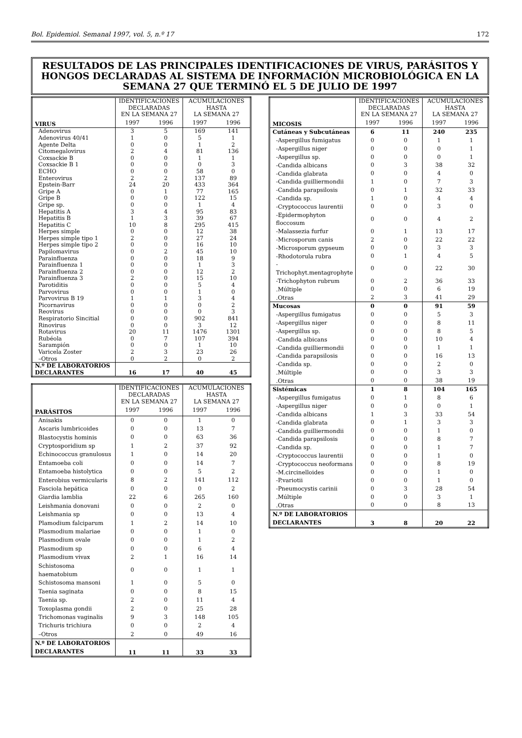Bol. Epidemiol. Semanal 1997, vol. 5, n.º 17 172
RESULTADOS DE LAS PRINCIPALES IDENTIFICACIONES DE VIRUS, PARÁSITOS Y HONGOS DECLARADAS AL SISTEMA DE INFORMACIÓN MICROBIOLÓGICA EN LA SEMANA 27 QUE TERMINÓ EL 5 DE JULIO DE 1997
| | IDENTIFICACIONES DECLARADAS EN LA SEMANA 27 | | ACUMULACIONES HASTA LA SEMANA 27 | |
| --- | --- | --- | --- | --- |
| VIRUS | 1997 | 1996 | 1997 | 1996 |
| Adenovirus | 3 | 5 | 169 | 141 |
| Adenovirus 40/41 | 1 | 0 | 5 | 1 |
| Agente Delta | 0 | 0 | 1 | 2 |
| Citomegalovirus | 2 | 4 | 81 | 136 |
| Coxsackie B | 0 | 0 | 1 | 1 |
| Coxsackie B 1 | 0 | 0 | 0 | 3 |
| ECHO | 0 | 0 | 58 | 0 |
| Enterovirus | 2 | 2 | 137 | 89 |
| Epstein-Barr | 24 | 20 | 433 | 364 |
| Gripe A | 0 | 1 | 77 | 165 |
| Gripe B | 0 | 0 | 122 | 15 |
| Gripe sp. | 0 | 0 | 1 | 4 |
| Hepatitis A | 3 | 4 | 95 | 83 |
| Hepatitis B | 1 | 3 | 39 | 67 |
| Hepatitis C | 10 | 8 | 295 | 415 |
| Herpes simple | 0 | 0 | 12 | 38 |
| Herpes simple tipo 1 | 2 | 0 | 27 | 24 |
| Herpes simple tipo 2 | 0 | 0 | 16 | 10 |
| Papilomavirus | 0 | 2 | 45 | 10 |
| Parainfluenza | 0 | 0 | 18 | 9 |
| Parainfluenza 1 | 0 | 0 | 1 | 3 |
| Parainfluenza 2 | 0 | 0 | 12 | 2 |
| Parainfluenza 3 | 2 | 0 | 15 | 10 |
| Parotiditis | 0 | 0 | 5 | 4 |
| Parvovirus | 0 | 0 | 1 | 0 |
| Parvovirus B 19 | 1 | 1 | 3 | 4 |
| Picornavirus | 0 | 0 | 0 | 2 |
| Reovirus | 0 | 0 | 0 | 3 |
| Respiratorio Sincitial | 0 | 0 | 902 | 841 |
| Rinovirus | 0 | 0 | 3 | 12 |
| Rotavirus | 20 | 11 | 1476 | 1301 |
| Rubéola | 0 | 7 | 107 | 394 |
| Sarampión | 0 | 0 | 1 | 10 |
| Varicela Zoster | 2 | 3 | 23 | 26 |
| –Otros | 0 | 2 | 0 | 2 |
| N.º DE LABORATORIOS DECLARANTES | 16 | 17 | 40 | 45 |
| | IDENTIFICACIONES DECLARADAS EN LA SEMANA 27 | | ACUMULACIONES HASTA LA SEMANA 27 | |
| --- | --- | --- | --- | --- |
| PARÁSITOS | 1997 | 1996 | 1997 | 1996 |
| Anisakis | 0 | 0 | 1 | 0 |
| Ascaris lumbricoides | 0 | 0 | 13 | 7 |
| Blastocystis hominis | 0 | 0 | 63 | 36 |
| Cryptosporidium sp | 1 | 2 | 37 | 92 |
| Echinococcus granulosus | 1 | 0 | 14 | 20 |
| Entamoeba coli | 0 | 0 | 14 | 7 |
| Entamoeba histolytica | 0 | 0 | 5 | 2 |
| Enterobius vermicularis | 8 | 2 | 141 | 112 |
| Fasciola hepática | 0 | 0 | 0 | 2 |
| Giardia lamblia | 22 | 6 | 265 | 160 |
| Leishmania donovani | 0 | 0 | 2 | 0 |
| Leishmania sp | 0 | 0 | 13 | 4 |
| Plamodium falciparum | 1 | 2 | 14 | 10 |
| Plasmodium malariae | 0 | 0 | 1 | 0 |
| Plasmodium ovale | 0 | 0 | 1 | 2 |
| Plasmodium sp | 0 | 0 | 6 | 4 |
| Plasmodium vivax | 2 | 1 | 16 | 14 |
| Schistosoma haematobium | 0 | 0 | 1 | 1 |
| Schistosoma mansoni | 1 | 0 | 5 | 0 |
| Taenia saginata | 0 | 0 | 8 | 15 |
| Taenia sp. | 2 | 0 | 11 | 4 |
| Toxoplasma gondii | 2 | 0 | 25 | 28 |
| Trichomonas vaginalis | 9 | 3 | 148 | 105 |
| Trichuris trichiura | 0 | 0 | 2 | 4 |
| –Otros | 2 | 0 | 49 | 16 |
| N.º DE LABORATORIOS DECLARANTES | 11 | 11 | 33 | 33 |
| | IDENTIFICACIONES DECLARADAS EN LA SEMANA 27 | | ACUMULACIONES HASTA LA SEMANA 27 | |
| --- | --- | --- | --- | --- |
| MICOSIS | 1997 | 1996 | 1997 | 1996 |
| Cutáneas y Subcutáneas | 6 | 11 | 240 | 235 |
| -Aspergillus fumigatus | 0 | 0 | 1 | 1 |
| -Aspergillus niger | 0 | 0 | 0 | 1 |
| -Aspergillus sp. | 0 | 0 | 0 | 1 |
| -Candida albicans | 0 | 3 | 38 | 32 |
| -Candida glabrata | 0 | 0 | 4 | 0 |
| -Candida guilliermondii | 1 | 0 | 7 | 3 |
| -Candida parapsilosis | 0 | 1 | 32 | 33 |
| -Candida sp. | 1 | 0 | 4 | 4 |
| -Cryptococcus laurentii | 0 | 0 | 3 | 0 |
| -Epidermophyton floccosum | 0 | 0 | 4 | 2 |
| -Malassezia furfur | 0 | 1 | 13 | 17 |
| -Microsporum canis | 2 | 0 | 22 | 22 |
| -Microsporum gypseum | 0 | 0 | 3 | 3 |
| -Rhodotorula rubra | 0 | 1 | 4 | 5 |
| -Trichophyt.mentagrophyte | 0 | 0 | 22 | 30 |
| -Trichophyton rubrum | 0 | 2 | 36 | 33 |
| .Múltiple | 0 | 0 | 6 | 19 |
| .Otras | 2 | 3 | 41 | 29 |
| Mucosas | 0 | 0 | 91 | 59 |
| -Aspergillus fumigatus | 0 | 0 | 5 | 3 |
| -Aspergillus niger | 0 | 0 | 8 | 11 |
| -Aspergillus sp. | 0 | 0 | 8 | 5 |
| -Candida albicans | 0 | 0 | 10 | 4 |
| -Candida guilliermondii | 0 | 0 | 1 | 1 |
| -Candida parapsilosis | 0 | 0 | 16 | 13 |
| -Candida sp. | 0 | 0 | 2 | 0 |
| .Múltiple | 0 | 0 | 3 | 3 |
| .Otras | 0 | 0 | 38 | 19 |
| Sistémicas | 1 | 8 | 104 | 165 |
| -Aspergillus fumigatus | 0 | 1 | 8 | 6 |
| -Aspergillus niger | 0 | 0 | 0 | 1 |
| -Candida albicans | 1 | 3 | 33 | 54 |
| -Candida glabrata | 0 | 1 | 3 | 3 |
| -Candida guilliermondii | 0 | 0 | 1 | 0 |
| -Candida parapsilosis | 0 | 0 | 8 | 7 |
| -Candida sp. | 0 | 0 | 1 | 7 |
| -Cryptococcus laurentii | 0 | 0 | 1 | 0 |
| -Cryptococcus neoformans | 0 | 0 | 8 | 19 |
| -M.circinelloides | 0 | 0 | 1 | 0 |
| -P.variotii | 0 | 0 | 1 | 0 |
| -Pneumocystis carinii | 0 | 3 | 28 | 54 |
| .Múltiple | 0 | 0 | 3 | 1 |
| .Otras | 0 | 0 | 8 | 13 |
| N.º DE LABORATORIOS DECLARANTES | 3 | 8 | 20 | 22 |